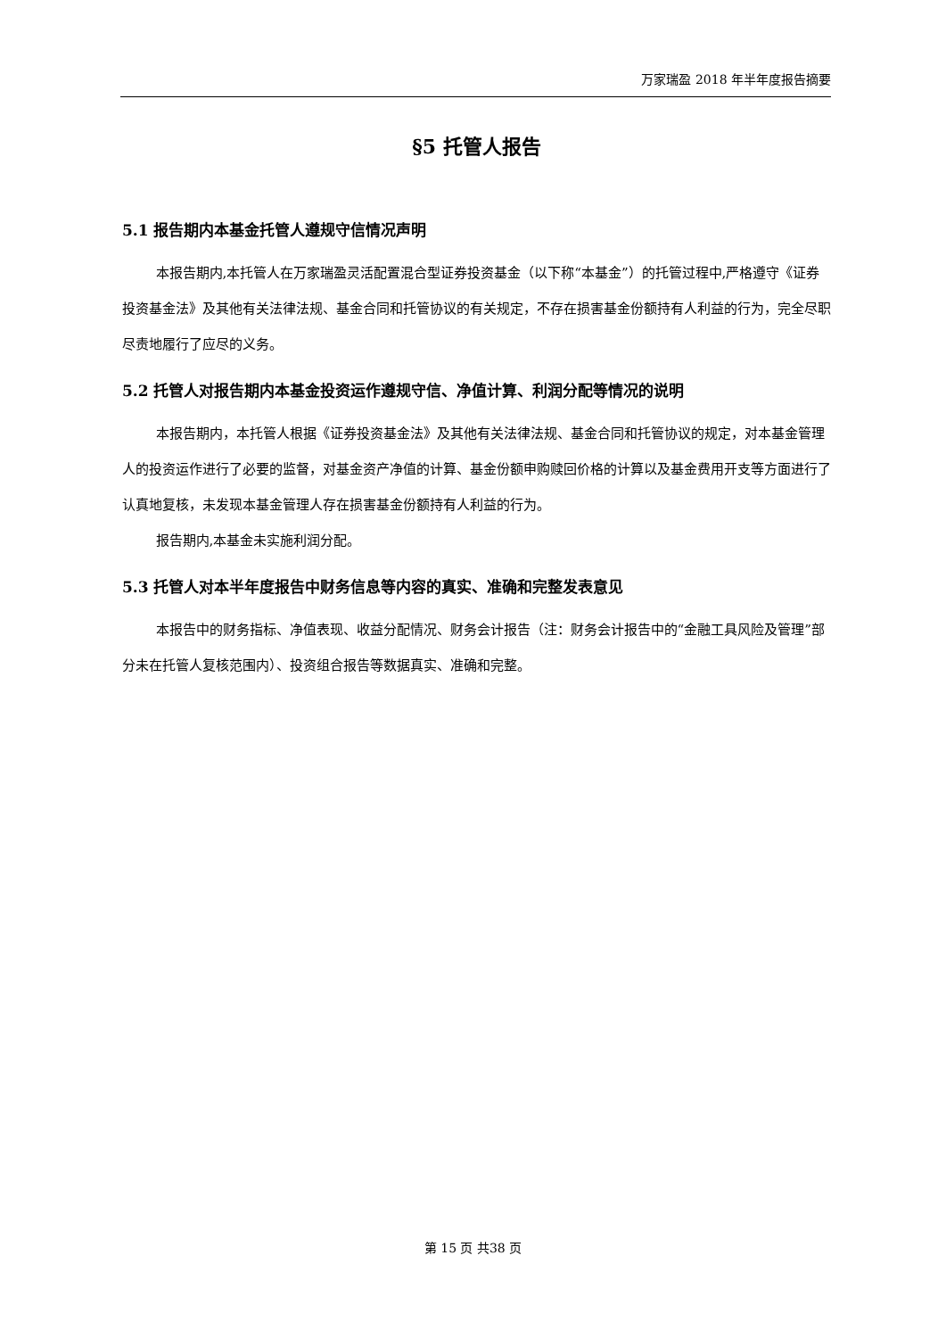万家瑞盈 2018 年半年度报告摘要
§5 托管人报告
5.1 报告期内本基金托管人遵规守信情况声明
本报告期内,本托管人在万家瑞盈灵活配置混合型证券投资基金（以下称“本基金”）的托管过程中,严格遵守《证券投资基金法》及其他有关法律法规、基金合同和托管协议的有关规定，不存在损害基金份额持有人利益的行为，完全尽职尽责地履行了应尽的义务。
5.2 托管人对报告期内本基金投资运作遵规守信、净值计算、利润分配等情况的说明
本报告期内，本托管人根据《证券投资基金法》及其他有关法律法规、基金合同和托管协议的规定，对本基金管理人的投资运作进行了必要的监督，对基金资产净值的计算、基金份额申购赎回价格的计算以及基金费用开支等方面进行了认真地复核，未发现本基金管理人存在损害基金份额持有人利益的行为。
报告期内,本基金未实施利润分配。
5.3 托管人对本半年度报告中财务信息等内容的真实、准确和完整发表意见
本报告中的财务指标、净值表现、收益分配情况、财务会计报告（注：财务会计报告中的“金融工具风险及管理”部分未在托管人复核范围内）、投资组合报告等数据真实、准确和完整。
第 15 页 共38 页